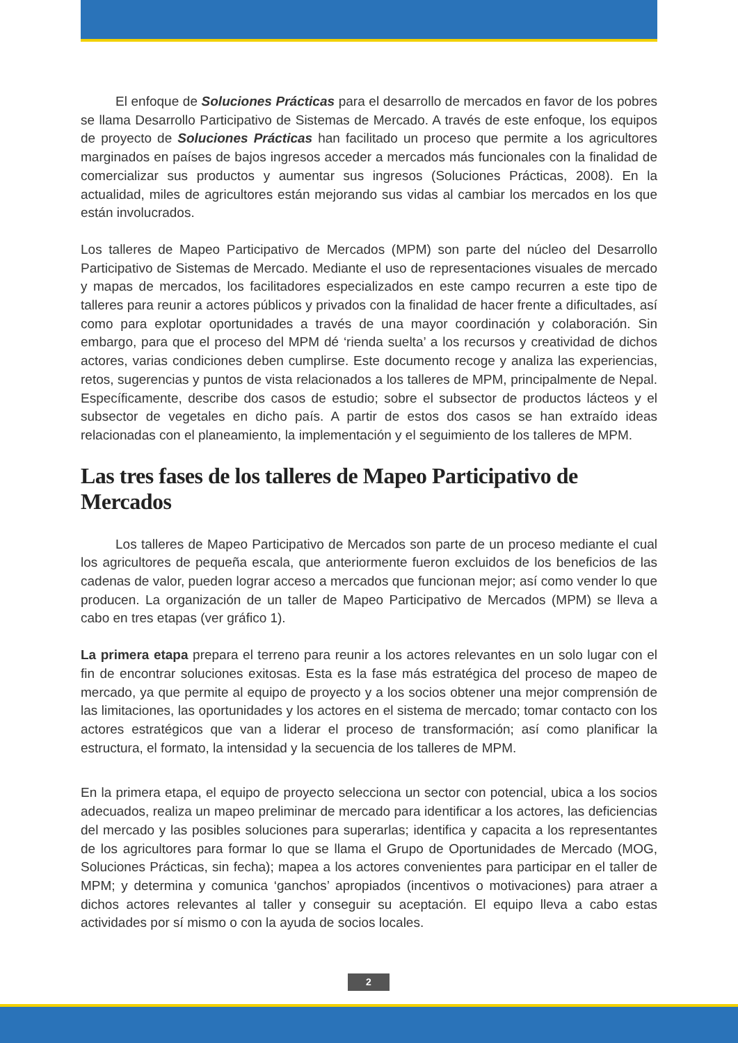El enfoque de Soluciones Prácticas para el desarrollo de mercados en favor de los pobres se llama Desarrollo Participativo de Sistemas de Mercado. A través de este enfoque, los equipos de proyecto de Soluciones Prácticas han facilitado un proceso que permite a los agricultores marginados en países de bajos ingresos acceder a mercados más funcionales con la finalidad de comercializar sus productos y aumentar sus ingresos (Soluciones Prácticas, 2008). En la actualidad, miles de agricultores están mejorando sus vidas al cambiar los mercados en los que están involucrados.
Los talleres de Mapeo Participativo de Mercados (MPM) son parte del núcleo del Desarrollo Participativo de Sistemas de Mercado. Mediante el uso de representaciones visuales de mercado y mapas de mercados, los facilitadores especializados en este campo recurren a este tipo de talleres para reunir a actores públicos y privados con la finalidad de hacer frente a dificultades, así como para explotar oportunidades a través de una mayor coordinación y colaboración. Sin embargo, para que el proceso del MPM dé ‘rienda suelta’ a los recursos y creatividad de dichos actores, varias condiciones deben cumplirse. Este documento recoge y analiza las experiencias, retos, sugerencias y puntos de vista relacionados a los talleres de MPM, principalmente de Nepal. Específicamente, describe dos casos de estudio; sobre el subsector de productos lácteos y el subsector de vegetales en dicho país. A partir de estos dos casos se han extraído ideas relacionadas con el planeamiento, la implementación y el seguimiento de los talleres de MPM.
Las tres fases de los talleres de Mapeo Participativo de Mercados
Los talleres de Mapeo Participativo de Mercados son parte de un proceso mediante el cual los agricultores de pequeña escala, que anteriormente fueron excluidos de los beneficios de las cadenas de valor, pueden lograr acceso a mercados que funcionan mejor; así como vender lo que producen. La organización de un taller de Mapeo Participativo de Mercados (MPM) se lleva a cabo en tres etapas (ver gráfico 1).
La primera etapa prepara el terreno para reunir a los actores relevantes en un solo lugar con el fin de encontrar soluciones exitosas. Esta es la fase más estratégica del proceso de mapeo de mercado, ya que permite al equipo de proyecto y a los socios obtener una mejor comprensión de las limitaciones, las oportunidades y los actores en el sistema de mercado; tomar contacto con los actores estratégicos que van a liderar el proceso de transformación; así como planificar la estructura, el formato, la intensidad y la secuencia de los talleres de MPM.
En la primera etapa, el equipo de proyecto selecciona un sector con potencial, ubica a los socios adecuados, realiza un mapeo preliminar de mercado para identificar a los actores, las deficiencias del mercado y las posibles soluciones para superarlas; identifica y capacita a los representantes de los agricultores para formar lo que se llama el Grupo de Oportunidades de Mercado (MOG, Soluciones Prácticas, sin fecha); mapea a los actores convenientes para participar en el taller de MPM; y determina y comunica ‘ganchos’ apropiados (incentivos o motivaciones) para atraer a dichos actores relevantes al taller y conseguir su aceptación. El equipo lleva a cabo estas actividades por sí mismo o con la ayuda de socios locales.
2